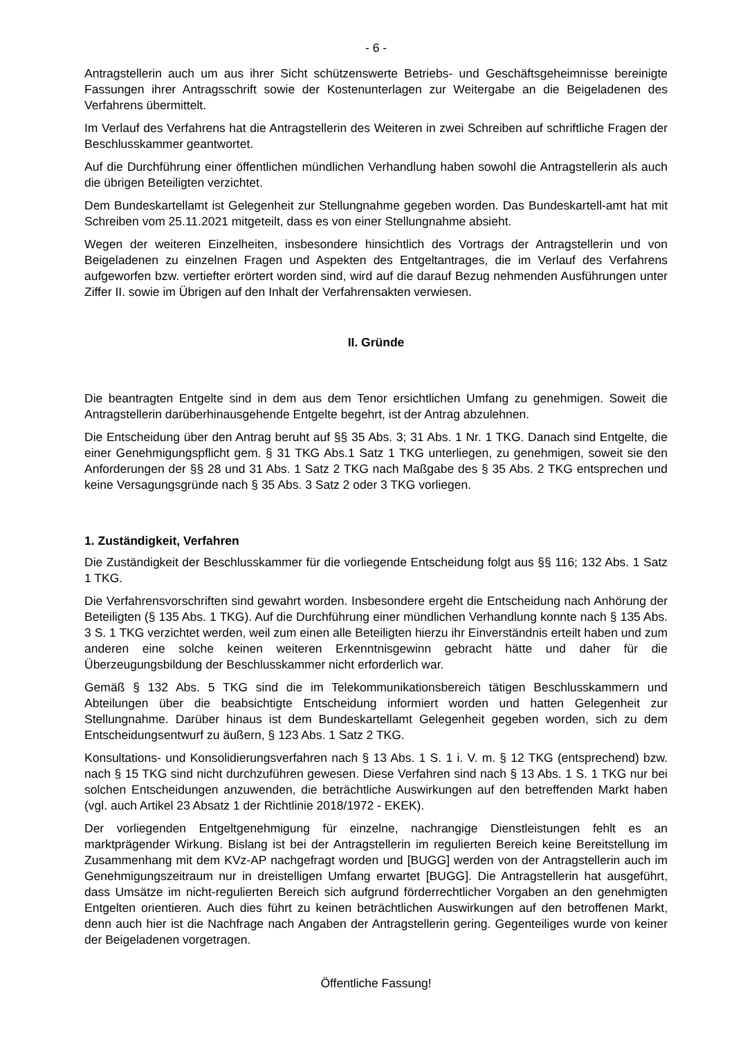- 6 -
Antragstellerin auch um aus ihrer Sicht schützenswerte Betriebs- und Geschäftsgeheimnisse bereinigte Fassungen ihrer Antragsschrift sowie der Kostenunterlagen zur Weitergabe an die Beigeladenen des Verfahrens übermittelt.
Im Verlauf des Verfahrens hat die Antragstellerin des Weiteren in zwei Schreiben auf schriftliche Fragen der Beschlusskammer geantwortet.
Auf die Durchführung einer öffentlichen mündlichen Verhandlung haben sowohl die Antragstellerin als auch die übrigen Beteiligten verzichtet.
Dem Bundeskartellamt ist Gelegenheit zur Stellungnahme gegeben worden. Das Bundeskartell-amt hat mit Schreiben vom 25.11.2021 mitgeteilt, dass es von einer Stellungnahme absieht.
Wegen der weiteren Einzelheiten, insbesondere hinsichtlich des Vortrags der Antragstellerin und von Beigeladenen zu einzelnen Fragen und Aspekten des Entgeltantrages, die im Verlauf des Verfahrens aufgeworfen bzw. vertiefter erörtert worden sind, wird auf die darauf Bezug nehmenden Ausführungen unter Ziffer II. sowie im Übrigen auf den Inhalt der Verfahrensakten verwiesen.
II. Gründe
Die beantragten Entgelte sind in dem aus dem Tenor ersichtlichen Umfang zu genehmigen. Soweit die Antragstellerin darüberhinausgehende Entgelte begehrt, ist der Antrag abzulehnen.
Die Entscheidung über den Antrag beruht auf §§ 35 Abs. 3; 31 Abs. 1 Nr. 1 TKG. Danach sind Entgelte, die einer Genehmigungspflicht gem. § 31 TKG Abs.1 Satz 1 TKG unterliegen, zu genehmigen, soweit sie den Anforderungen der §§ 28 und 31 Abs. 1 Satz 2 TKG nach Maßgabe des § 35 Abs. 2 TKG entsprechen und keine Versagungsgründe nach § 35 Abs. 3 Satz 2 oder 3 TKG vorliegen.
1. Zuständigkeit, Verfahren
Die Zuständigkeit der Beschlusskammer für die vorliegende Entscheidung folgt aus §§ 116; 132 Abs. 1 Satz 1 TKG.
Die Verfahrensvorschriften sind gewahrt worden. Insbesondere ergeht die Entscheidung nach Anhörung der Beteiligten (§ 135 Abs. 1 TKG). Auf die Durchführung einer mündlichen Verhandlung konnte nach § 135 Abs. 3 S. 1 TKG verzichtet werden, weil zum einen alle Beteiligten hierzu ihr Einverständnis erteilt haben und zum anderen eine solche keinen weiteren Erkenntnisgewinn gebracht hätte und daher für die Überzeugungsbildung der Beschlusskammer nicht erforderlich war.
Gemäß § 132 Abs. 5 TKG sind die im Telekommunikationsbereich tätigen Beschlusskammern und Abteilungen über die beabsichtigte Entscheidung informiert worden und hatten Gelegenheit zur Stellungnahme. Darüber hinaus ist dem Bundeskartellamt Gelegenheit gegeben worden, sich zu dem Entscheidungsentwurf zu äußern, § 123 Abs. 1 Satz 2 TKG.
Konsultations- und Konsolidierungsverfahren nach § 13 Abs. 1 S. 1 i. V. m. § 12 TKG (entsprechend) bzw. nach § 15 TKG sind nicht durchzuführen gewesen. Diese Verfahren sind nach § 13 Abs. 1 S. 1 TKG nur bei solchen Entscheidungen anzuwenden, die beträchtliche Auswirkungen auf den betreffenden Markt haben (vgl. auch Artikel 23 Absatz 1 der Richtlinie 2018/1972 - EKEK).
Der vorliegenden Entgeltgenehmigung für einzelne, nachrangige Dienstleistungen fehlt es an marktprägender Wirkung. Bislang ist bei der Antragstellerin im regulierten Bereich keine Bereitstellung im Zusammenhang mit dem KVz-AP nachgefragt worden und [BUGG] werden von der Antragstellerin auch im Genehmigungszeitraum nur in dreistelligen Umfang erwartet [BUGG]. Die Antragstellerin hat ausgeführt, dass Umsätze im nicht-regulierten Bereich sich aufgrund förderrechtlicher Vorgaben an den genehmigten Entgelten orientieren. Auch dies führt zu keinen beträchtlichen Auswirkungen auf den betroffenen Markt, denn auch hier ist die Nachfrage nach Angaben der Antragstellerin gering. Gegenteiliges wurde von keiner der Beigeladenen vorgetragen.
Öffentliche Fassung!